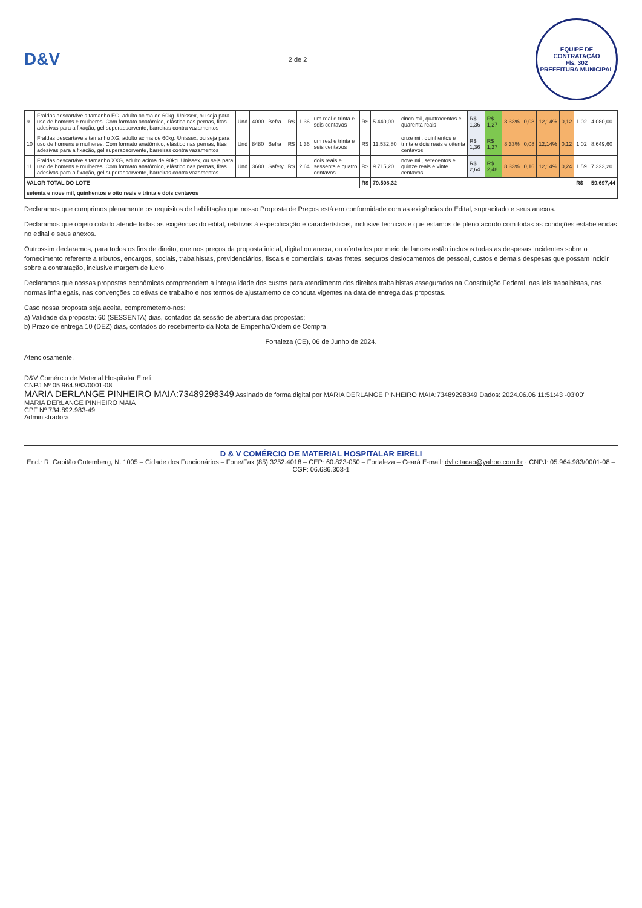D&V
2 de 2
EQUIPE DE CONTRATAÇÃO
Fls. 302
PREFEITURA MUNICIPAL
| 9 | Fraldas descartáveis tamanho EG, adulto acima de 60kg. Unissex, ou seja para uso de homens e mulheres. Com formato anatômico, elástico nas pernas, fitas adesivas para a fixação, gel superabsorvente, barreiras contra vazamentos | Und | 4000 | Befra | R$ | 1,36 | um real e trinta e seis centavos | R$ | 5.440,00 | cinco mil, quatrocentos e quarenta reais | R$ 1,36 | R$ 1,27 | 8,33% | 0,08 | 12,14% | 0,12 | 1,02 | 4.080,00 |
| 10 | Fraldas descartáveis tamanho XG, adulto acima de 60kg. Unissex, ou seja para uso de homens e mulheres. Com formato anatômico, elástico nas pernas, fitas adesivas para a fixação, gel superabsorvente, barreiras contra vazamentos | Und | 8480 | Befra | R$ | 1,36 | um real e trinta e seis centavos | R$ | 11.532,80 | onze mil, quinhentos e trinta e dois reais e oitenta centavos | R$ 1,36 | R$ 1,27 | 8,33% | 0,08 | 12,14% | 0,12 | 1,02 | 8.649,60 |
| 11 | Fraldas descartáveis tamanho XXG, adulto acima de 90kg. Unissex, ou seja para uso de homens e mulheres. Com formato anatômico, elástico nas pernas, fitas adesivas para a fixação, gel superabsorvente, barreiras contra vazamentos | Und | 3680 | Safety | R$ | 2,64 | dois reais e sessenta e quatro centavos | R$ | 9.715,20 | nove mil, setecentos e quinze reais e vinte centavos | R$ 2,64 | R$ 2,48 | 8,33% | 0,16 | 12,14% | 0,24 | 1,59 | 7.323,20 |
| VALOR TOTAL DO LOTE | | | | | | | | R$ | 79.508,32 | | | | | | | | R$ | 59.697,44 |
| setenta e nove mil, quinhentos e oito reais e trinta e dois centavos | | | | | | | | | | | | | | | | | | |
Declaramos que cumprimos plenamente os requisitos de habilitação que nosso Proposta de Preços está em conformidade com as exigências do Edital, supracitado e seus anexos.
Declaramos que objeto cotado atende todas as exigências do edital, relativas à especificação e características, inclusive técnicas e que estamos de pleno acordo com todas as condições estabelecidas no edital e seus anexos.
Outrossim declaramos, para todos os fins de direito, que nos preços da proposta inicial, digital ou anexa, ou ofertados por meio de lances estão inclusos todas as despesas incidentes sobre o fornecimento referente a tributos, encargos, sociais, trabalhistas, previdenciários, fiscais e comerciais, taxas fretes, seguros deslocamentos de pessoal, custos e demais despesas que possam incidir sobre a contratação, inclusive margem de lucro.
Declaramos que nossas propostas econômicas compreendem a integralidade dos custos para atendimento dos direitos trabalhistas assegurados na Constituição Federal, nas leis trabalhistas, nas normas infralegais, nas convenções coletivas de trabalho e nos termos de ajustamento de conduta vigentes na data de entrega das propostas.
Caso nossa proposta seja aceita, comprometemo-nos:
a) Validade da proposta: 60 (SESSENTA) dias, contados da sessão de abertura das propostas;
b) Prazo de entrega 10 (DEZ) dias, contados do recebimento da Nota de Empenho/Ordem de Compra.
Fortaleza (CE), 06 de Junho de 2024.
Atenciosamente,
D&V Comércio de Material Hospitalar Eireli
CNPJ Nº 05.964.983/0001-08
MARIA DERLANGE PINHEIRO MAIA:73489298349 Assinado de forma digital por MARIA DERLANGE PINHEIRO MAIA:73489298349 Dados: 2024.06.06 11:51:43 -03'00'
MARIA DERLANGE PINHEIRO MAIA
CPF Nº 734.892.983-49
Administradora
D & V COMÉRCIO DE MATERIAL HOSPITALAR EIRELI
End.: R. Capitão Gutemberg, N. 1005 – Cidade dos Funcionários – Fone/Fax (85) 3252.4018 – CEP: 60.823-050 – Fortaleza – Ceará E-mail: dvlicitacao@yahoo.com.br · CNPJ: 05.964.983/0001-08 – CGF: 06.686.303-1